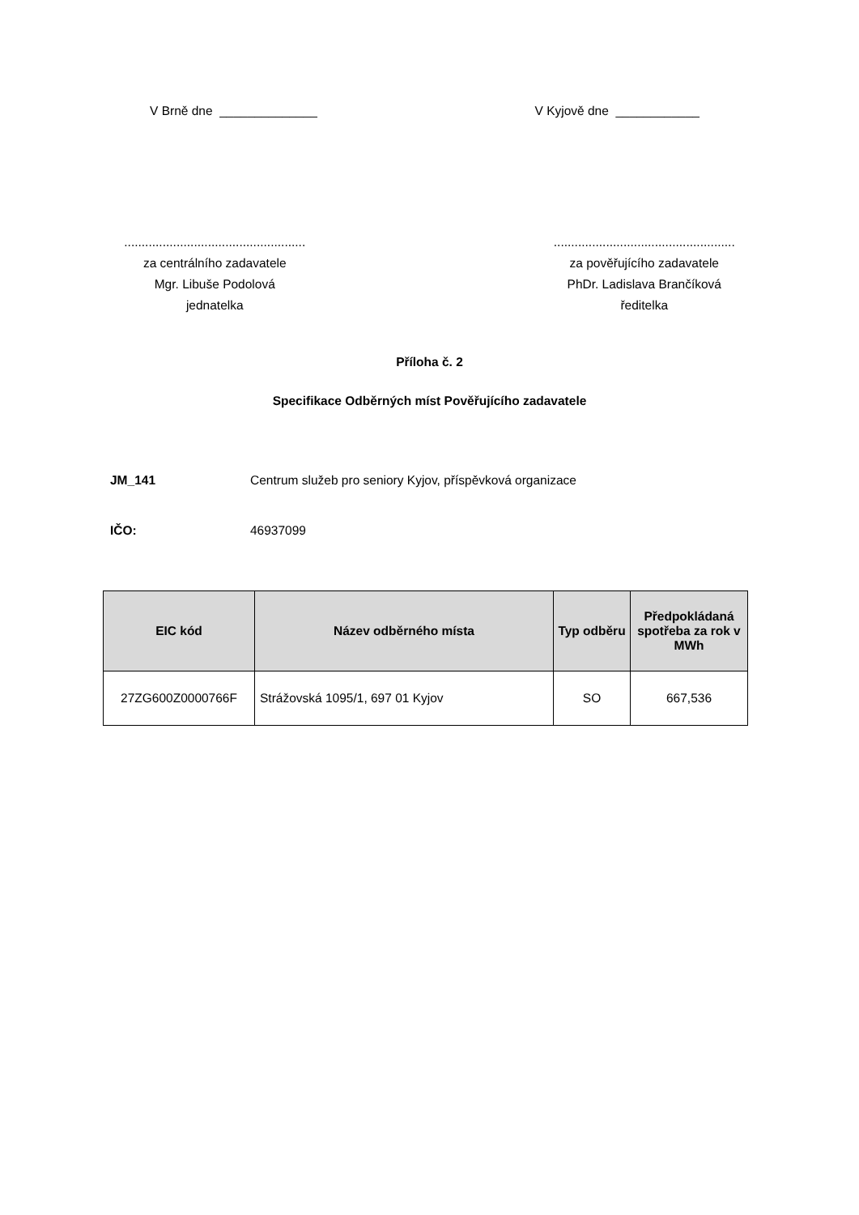V Brně dne ______________ V Kyjově dne ____________
....................................................
za centrálního zadavatele
Mgr. Libuše Podolová
jednatelka
....................................................
za pověřujícího zadavatele
PhDr. Ladislava Brančíková
ředitelka
Příloha č. 2
Specifikace Odběrných míst Pověřujícího zadavatele
JM_141 Centrum služeb pro seniory Kyjov, příspěvková organizace
IČO: 46937099
| EIC kód | Název odběrného místa | Typ odběru | Předpokládaná spotřeba za rok v MWh |
| --- | --- | --- | --- |
| 27ZG600Z0000766F | Strážovská 1095/1, 697 01 Kyjov | SO | 667,536 |